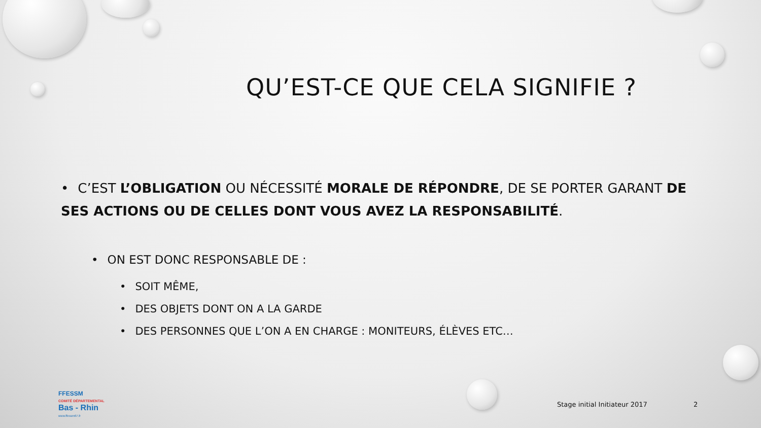QU’EST-CE QUE CELA SIGNIFIE ?
• C’EST L’OBLIGATION OU NÉCESSITÉ MORALE DE RÉPONDRE, DE SE PORTER GARANT DE SES ACTIONS OU DE CELLES DONT VOUS AVEZ LA RESPONSABILITÉ.
• ON EST DONC RESPONSABLE DE :
• SOIT MÊME,
• DES OBJETS DONT ON A LA GARDE
• DES PERSONNES QUE L’ON A EN CHARGE : MONITEURS, ÉLÈVES ETC…
FFESSM
COMITÉ DÉPARTEMENTAL
Bas - Rhin
www.ffessm67.fr
Stage initial Initiateur 2017 2